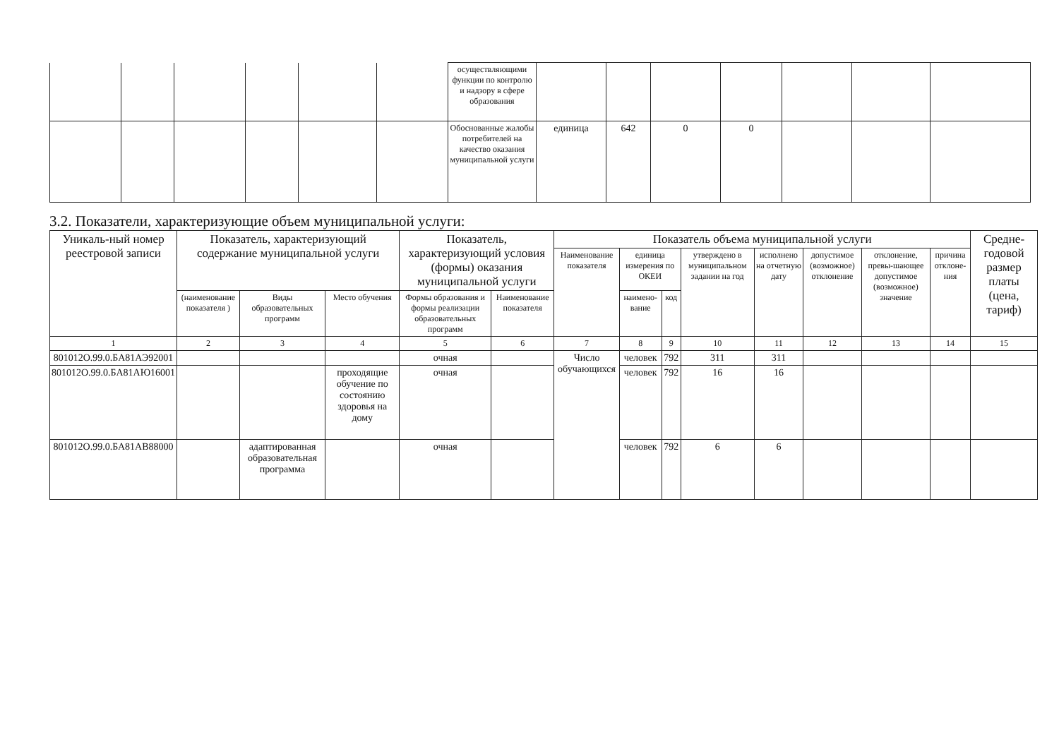| | | | | | | осуществляющими функции по контролю и надзору в сфере образования | | | | | | | |
| | | | | | | Обоснованные жалобы потребителей на качество оказания муниципальной услуги | единица | 642 | 0 | 0 | | | |
3.2. Показатели, характеризующие объем муниципальной услуги:
| Уникаль-ный номер реестровой записи | Показатель, характеризующий содержание муниципальной услуги | | | Показатель, характеризующий условия (формы) оказания муниципальной услуги | | Показатель объема муниципальной услуги | | | | | | | | Средне-годовой размер платы (цена, тариф) |
| --- | --- | --- | --- | --- | --- | --- | --- | --- | --- | --- | --- | --- | --- | --- |
| | | | | | | Наименование показателя | единица измерения по ОКЕИ | | утверждено в муниципальном задании на год | исполнено на отчетную дату | допустимое (возможное) отклонение | отклонение, превы-шающее допустимое (возможное) значение | причина отклоне-ния | |
| | (наименование показателя ) | Виды образовательных программ | Место обучения | Формы образования и формы реализации образовательных программ | Наименование показателя | | наимено-вание | код | | | | | | |
| 1 | 2 | 3 | 4 | 5 | 6 | 7 | 8 | 9 | 10 | 11 | 12 | 13 | 14 | 15 |
| 801012О.99.0.БА81АЭ92001 | | | | очная | | Число обучающихся | человек | 792 | 311 | 311 | | | | |
| 801012О.99.0.БА81АЮ16001 | | | проходящие обучение по состоянию здоровья на дому | очная | | | человек | 792 | 16 | 16 | | | | |
| 801012О.99.0.БА81АВ88000 | | адаптированная образовательная программа | | очная | | | человек | 792 | 6 | 6 | | | | |